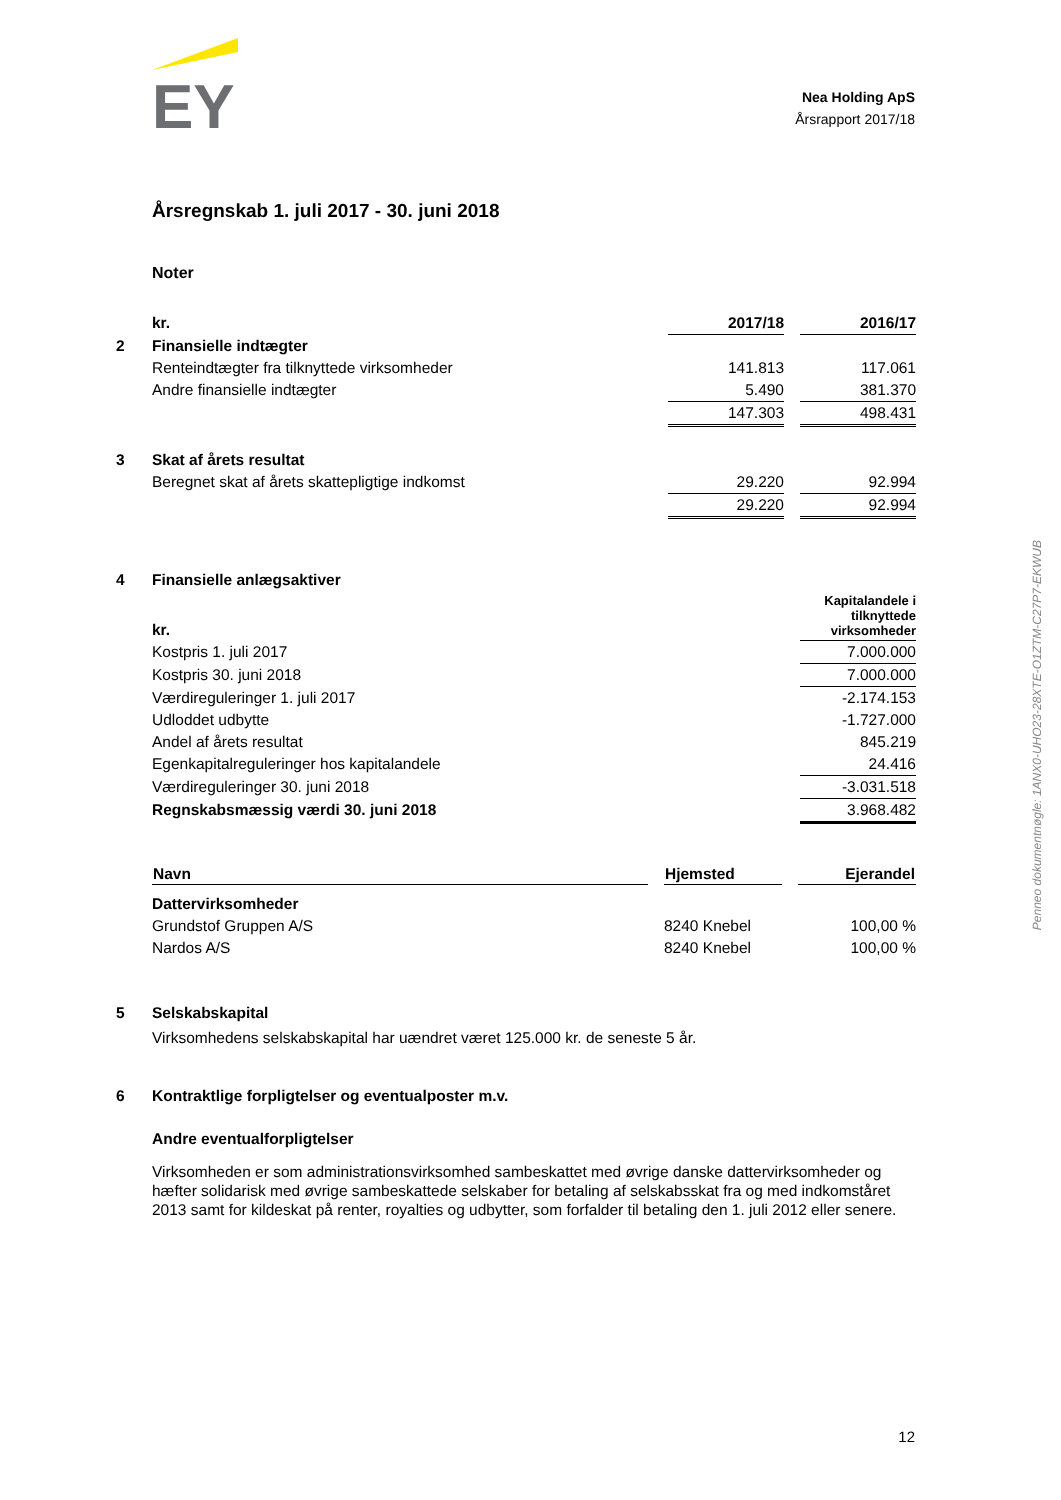EY
Nea Holding ApS
Årsrapport 2017/18
Årsregnskab 1. juli 2017 - 30. juni 2018
Noter
| | kr. | 2017/18 | | 2016/17 |
| 2 | Finansielle indtægter | | | |
| | Renteindtægter fra tilknyttede virksomheder | 141.813 | | 117.061 |
| | Andre finansielle indtægter | 5.490 | | 381.370 |
| | | 147.303 | | 498.431 |
| 3 | Skat af årets resultat | | | |
| | Beregnet skat af årets skattepligtige indkomst | 29.220 | | 92.994 |
| | | 29.220 | | 92.994 |
| 4 | Finansielle anlægsaktiver | |
| | kr. | Kapitalandele i tilknyttede virksomheder |
| | Kostpris 1. juli 2017 | 7.000.000 |
| | Kostpris 30. juni 2018 | 7.000.000 |
| | Værdireguleringer 1. juli 2017 | -2.174.153 |
| | Udloddet udbytte | -1.727.000 |
| | Andel af årets resultat | 845.219 |
| | Egenkapitalreguleringer hos kapitalandele | 24.416 |
| | Værdireguleringer 30. juni 2018 | -3.031.518 |
| | Regnskabsmæssig værdi 30. juni 2018 | 3.968.482 |
| | Navn | | Hjemsted | | Ejerandel |
| | Dattervirksomheder | | | | |
| | Grundstof Gruppen A/S | | 8240 Knebel | | 100,00 % |
| | Nardos A/S | | 8240 Knebel | | 100,00 % |
5 Selskabskapital
Virksomhedens selskabskapital har uændret været 125.000 kr. de seneste 5 år.
6 Kontraktlige forpligtelser og eventualposter m.v.
Andre eventualforpligtelser
Virksomheden er som administrationsvirksomhed sambeskattet med øvrige danske dattervirksomheder og hæfter solidarisk med øvrige sambeskattede selskaber for betaling af selskabsskat fra og med indkomståret 2013 samt for kildeskat på renter, royalties og udbytter, som forfalder til betaling den 1. juli 2012 eller senere.
Penneo dokumentnøgle: 1ANX0-UHO23-28XTE-O1ZTM-C27P7-EKWUB
12